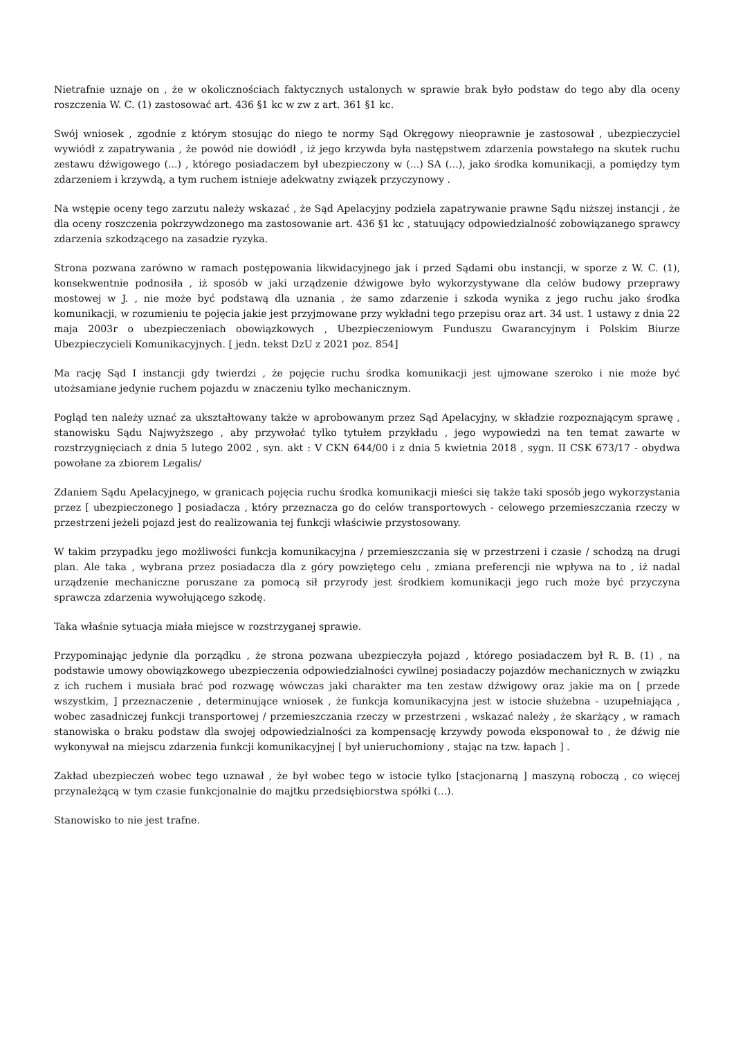Nietrafnie uznaje on , że w okolicznościach faktycznych ustalonych w sprawie brak było podstaw do tego aby dla oceny roszczenia W. C. (1) zastosować art. 436 §1 kc w zw z art. 361 §1 kc.
Swój wniosek , zgodnie z którym stosując do niego te normy Sąd Okręgowy nieoprawnie je zastosował , ubezpieczyciel wywiódł z zapatrywania , że powód nie dowiódł , iż jego krzywda była następstwem zdarzenia powstałego na skutek ruchu zestawu dźwigowego (...) , którego posiadaczem był ubezpieczony w (...) SA (...), jako środka komunikacji, a pomiędzy tym zdarzeniem i krzywdą, a tym ruchem istnieje adekwatny związek przyczynowy .
Na wstępie oceny tego zarzutu należy wskazać , że Sąd Apelacyjny podziela zapatrywanie prawne Sądu niższej instancji , że dla oceny roszczenia pokrzywdzonego ma zastosowanie art. 436 §1 kc , statuujący odpowiedzialność zobowiązanego sprawcy zdarzenia szkodzącego na zasadzie ryzyka.
Strona pozwana zarówno w ramach postępowania likwidacyjnego jak i przed Sądami obu instancji, w sporze z W. C. (1), konsekwentnie podnosiła , iż sposób w jaki urządzenie dźwigowe było wykorzystywane dla celów budowy przeprawy mostowej w J. , nie może być podstawą dla uznania , że samo zdarzenie i szkoda wynika z jego ruchu jako środka komunikacji, w rozumieniu te pojęcia jakie jest przyjmowane przy wykładni tego przepisu oraz art. 34 ust. 1 ustawy z dnia 22 maja 2003r o ubezpieczeniach obowiązkowych , Ubezpieczeniowym Funduszu Gwarancyjnym i Polskim Biurze Ubezpieczycieli Komunikacyjnych. [ jedn. tekst DzU z 2021 poz. 854]
Ma rację Sąd I instancji gdy twierdzi , że pojęcie ruchu środka komunikacji jest ujmowane szeroko i nie może być utożsamiane jedynie ruchem pojazdu w znaczeniu tylko mechanicznym.
Pogląd ten należy uznać za ukształtowany także w aprobowanym przez Sąd Apelacyjny, w składzie rozpoznającym sprawę , stanowisku Sądu Najwyższego , aby przywołać tylko tytułem przykładu , jego wypowiedzi na ten temat zawarte w rozstrzygnięciach z dnia 5 lutego 2002 , syn. akt : V CKN 644/00 i z dnia 5 kwietnia 2018 , sygn. II CSK 673/17 - obydwa powołane za zbiorem Legalis/
Zdaniem Sądu Apelacyjnego, w granicach pojęcia ruchu środka komunikacji mieści się także taki sposób jego wykorzystania przez [ ubezpieczonego ] posiadacza , który przeznacza go do celów transportowych - celowego przemieszczania rzeczy w przestrzeni jeżeli pojazd jest do realizowania tej funkcji właściwie przystosowany.
W takim przypadku jego możliwości funkcja komunikacyjna / przemieszczania się w przestrzeni i czasie / schodzą na drugi plan. Ale taka , wybrana przez posiadacza dla z góry powziętego celu , zmiana preferencji nie wpływa na to , iż nadal urządzenie mechaniczne poruszane za pomocą sił przyrody jest środkiem komunikacji jego ruch może być przyczyna sprawcza zdarzenia wywołującego szkodę.
Taka właśnie sytuacja miała miejsce w rozstrzyganej sprawie.
Przypominając jedynie dla porządku , że strona pozwana ubezpieczyła pojazd , którego posiadaczem był R. B. (1) , na podstawie umowy obowiązkowego ubezpieczenia odpowiedzialności cywilnej posiadaczy pojazdów mechanicznych w związku z ich ruchem i musiała brać pod rozwagę wówczas jaki charakter ma ten zestaw dźwigowy oraz jakie ma on [ przede wszystkim, ] przeznaczenie , determinujące wniosek , że funkcja komunikacyjna jest w istocie służebna - uzupełniająca , wobec zasadniczej funkcji transportowej / przemieszczania rzeczy w przestrzeni , wskazać należy , że skarżący , w ramach stanowiska o braku podstaw dla swojej odpowiedzialności za kompensację krzywdy powoda eksponował to , że dźwig nie wykonywał na miejscu zdarzenia funkcji komunikacyjnej [ był unieruchomiony , stając na tzw. łapach ] .
Zakład ubezpieczeń wobec tego uznawał , że był wobec tego w istocie tylko [stacjonarną ] maszyną roboczą , co więcej przynależącą w tym czasie funkcjonalnie do majtku przedsiębiorstwa spółki (...).
Stanowisko to nie jest trafne.